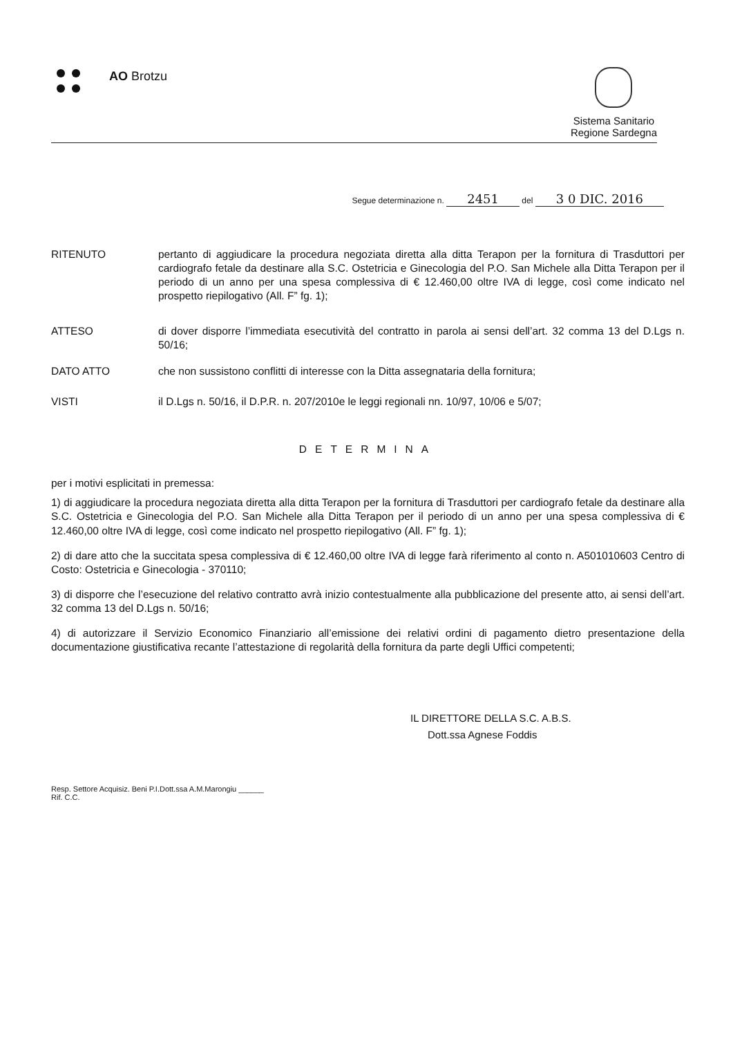AO Brotzu
Sistema Sanitario
Regione Sardegna
Segue determinazione n. 2451 del 3 0 DIC. 2016
RITENUTO pertanto di aggiudicare la procedura negoziata diretta alla ditta Terapon per la fornitura di Trasduttori per cardiografo fetale da destinare alla S.C. Ostetricia e Ginecologia del P.O. San Michele alla Ditta Terapon per il periodo di un anno per una spesa complessiva di € 12.460,00 oltre IVA di legge, così come indicato nel prospetto riepilogativo (All. F” fg. 1);
ATTESO di dover disporre l’immediata esecutività del contratto in parola ai sensi dell’art. 32 comma 13 del D.Lgs n. 50/16;
DATO ATTO che non sussistono conflitti di interesse con la Ditta assegnataria della fornitura;
VISTI il D.Lgs n. 50/16, il D.P.R. n. 207/2010e le leggi regionali nn. 10/97, 10/06 e 5/07;
DETERMINA
per i motivi esplicitati in premessa:
1) di aggiudicare la procedura negoziata diretta alla ditta Terapon per la fornitura di Trasduttori per cardiografo fetale da destinare alla S.C. Ostetricia e Ginecologia del P.O. San Michele alla Ditta Terapon per il periodo di un anno per una spesa complessiva di € 12.460,00 oltre IVA di legge, così come indicato nel prospetto riepilogativo (All. F” fg. 1);
2) di dare atto che la succitata spesa complessiva di € 12.460,00 oltre IVA di legge farà riferimento al conto n. A501010603 Centro di Costo: Ostetricia e Ginecologia - 370110;
3) di disporre che l’esecuzione del relativo contratto avrà inizio contestualmente alla pubblicazione del presente atto, ai sensi dell’art. 32 comma 13 del D.Lgs n. 50/16;
4) di autorizzare il Servizio Economico Finanziario all’emissione dei relativi ordini di pagamento dietro presentazione della documentazione giustificativa recante l’attestazione di regolarità della fornitura da parte degli Uffici competenti;
IL DIRETTORE DELLA S.C. A.B.S.
Dott.ssa Agnese Foddis
Resp. Settore Acquisiz. Beni P.I.Dott.ssa A.M.Marongiu ______
Rif. C.C.